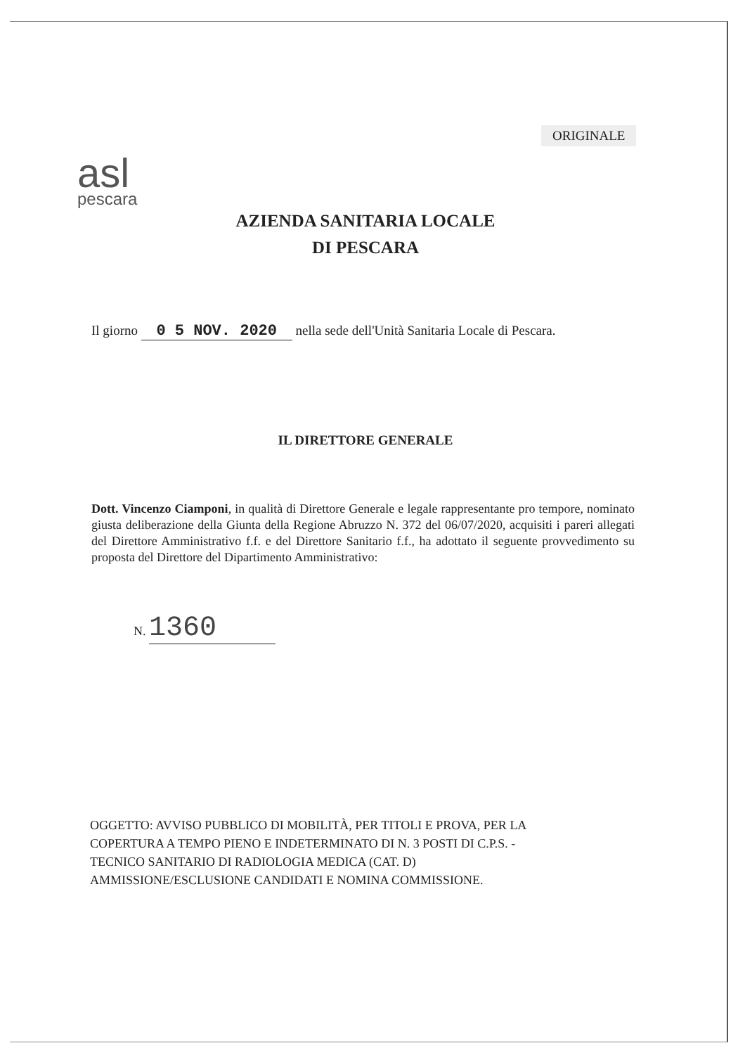ORIGINALE
asl
pescara
AZIENDA SANITARIA LOCALE
DI PESCARA
Il giorno 0 5 NOV. 2020 nella sede dell'Unità Sanitaria Locale di Pescara.
IL DIRETTORE GENERALE
Dott. Vincenzo Ciamponi, in qualità di Direttore Generale e legale rappresentante pro tempore, nominato giusta deliberazione della Giunta della Regione Abruzzo N. 372 del 06/07/2020, acquisiti i pareri allegati del Direttore Amministrativo f.f. e del Direttore Sanitario f.f., ha adottato il seguente provvedimento su proposta del Direttore del Dipartimento Amministrativo:
N. 1360
OGGETTO: AVVISO PUBBLICO DI MOBILITÀ, PER TITOLI E PROVA, PER LA
COPERTURA A TEMPO PIENO E INDETERMINATO DI N. 3 POSTI DI C.P.S. -
TECNICO SANITARIO DI RADIOLOGIA MEDICA (CAT. D)
AMMISSIONE/ESCLUSIONE CANDIDATI E NOMINA COMMISSIONE.